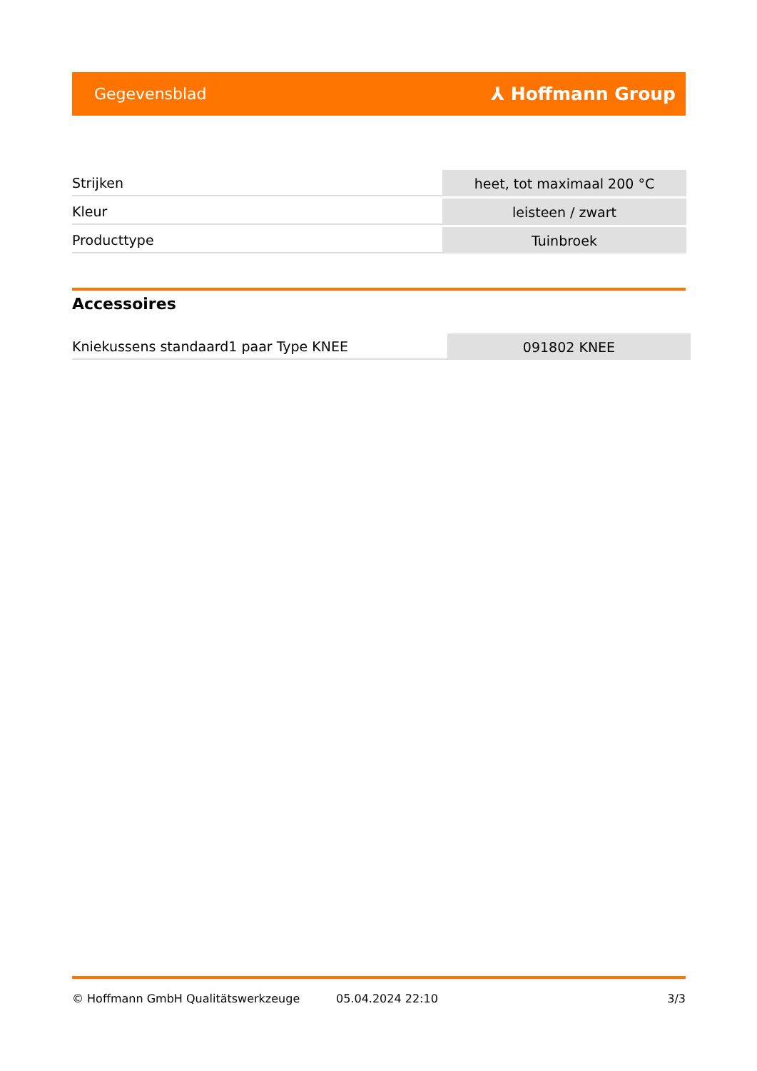Gegevensblad ⅄ Hoffmann Group
| Strijken | heet, tot maximaal 200 °C |
| Kleur | leisteen / zwart |
| Producttype | Tuinbroek |
Accessoires
| Kniekussens standaard1 paar Type KNEE | 091802 KNEE |
© Hoffmann GmbH Qualitätswerkzeuge 05.04.2024 22:10 3/3